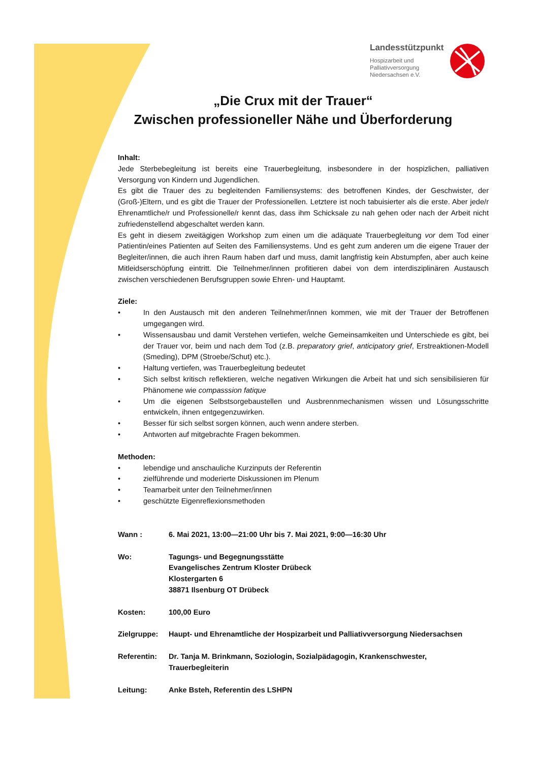Landesstützpunkt
Hospizarbeit und
Palliativversorgung
Niedersachsen e.V.
„Die Crux mit der Trauer“
Zwischen professioneller Nähe und Überforderung
Inhalt:
Jede Sterbebegleitung ist bereits eine Trauerbegleitung, insbesondere in der hospizlichen, palliativen Versorgung von Kindern und Jugendlichen.
Es gibt die Trauer des zu begleitenden Familiensystems: des betroffenen Kindes, der Geschwister, der (Groß-)Eltern, und es gibt die Trauer der Professionellen. Letztere ist noch tabuisierter als die erste. Aber jede/r Ehrenamtliche/r und Professionelle/r kennt das, dass ihm Schicksale zu nah gehen oder nach der Arbeit nicht zufriedenstellend abgeschaltet werden kann.
Es geht in diesem zweitägigen Workshop zum einen um die adäquate Trauerbegleitung vor dem Tod einer Patientin/eines Patienten auf Seiten des Familiensystems. Und es geht zum anderen um die eigene Trauer der Begleiter/innen, die auch ihren Raum haben darf und muss, damit langfristig kein Abstumpfen, aber auch keine Mitleidserschöpfung eintritt. Die Teilnehmer/innen profitieren dabei von dem interdisziplinären Austausch zwischen verschiedenen Berufsgruppen sowie Ehren- und Hauptamt.
Ziele:
• In den Austausch mit den anderen Teilnehmer/innen kommen, wie mit der Trauer der Betroffenen umgegangen wird.
• Wissensausbau und damit Verstehen vertiefen, welche Gemeinsamkeiten und Unterschiede es gibt, bei der Trauer vor, beim und nach dem Tod (z.B. preparatory grief, anticipatory grief, Erstreaktionen-Modell (Smeding), DPM (Stroebe/Schut) etc.).
• Haltung vertiefen, was Trauerbegleitung bedeutet
• Sich selbst kritisch reflektieren, welche negativen Wirkungen die Arbeit hat und sich sensibilisieren für Phänomene wie compasssion fatique
• Um die eigenen Selbstsorgebaustellen und Ausbrennmechanismen wissen und Lösungsschritte entwickeln, ihnen entgegenzuwirken.
• Besser für sich selbst sorgen können, auch wenn andere sterben.
• Antworten auf mitgebrachte Fragen bekommen.
Methoden:
• lebendige und anschauliche Kurzinputs der Referentin
• zielführende und moderierte Diskussionen im Plenum
• Teamarbeit unter den Teilnehmer/innen
• geschützte Eigenreflexionsmethoden
Wann : 6. Mai 2021, 13:00—21:00 Uhr bis 7. Mai 2021, 9:00—16:30 Uhr
Wo: Tagungs- und Begegnungsstätte
Evangelisches Zentrum Kloster Drübeck
Klostergarten 6
38871 Ilsenburg OT Drübeck
Kosten: 100,00 Euro
Zielgruppe: Haupt- und Ehrenamtliche der Hospizarbeit und Palliativversorgung Niedersachsen
Referentin: Dr. Tanja M. Brinkmann, Soziologin, Sozialpädagogin, Krankenschwester, Trauerbegleiterin
Leitung: Anke Bsteh, Referentin des LSHPN